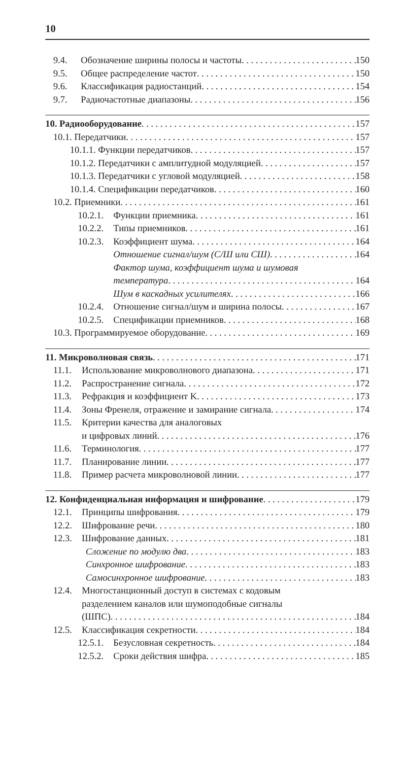10
9.4. Обозначение ширины полосы и частоты 150
9.5. Общее распределение частот 150
9.6. Классификация радиостанций 154
9.7. Радиочастотные диапазоны 156
10. Радиооборудование 157
10.1. Передатчики 157
10.1.1. Функции передатчиков 157
10.1.2. Передатчики с амплитудной модуляцией 157
10.1.3. Передатчики с угловой модуляцией 158
10.1.4. Спецификации передатчиков 160
10.2. Приемники 161
10.2.1. Функции приемника 161
10.2.2. Типы приемников 161
10.2.3. Коэффициент шума 164
Отношение сигнал/шум (С/Ш или СШ) 164
Фактор шума, коэффициент шума и шумовая
температура 164
Шум в каскадных усилителях 166
10.2.4. Отношение сигнал/шум и ширина полосы 167
10.2.5. Спецификации приемников 168
10.3. Программируемое оборудование 169
11. Микроволновая связь 171
11.1. Использование микроволнового диапазона 171
11.2. Распространение сигнала 172
11.3. Рефракция и коэффициент K 173
11.4. Зоны Френеля, отражение и замирание сигнала 174
11.5. Критерии качества для аналоговых
и цифровых линий 176
11.6. Терминология 177
11.7. Планирование линии 177
11.8. Пример расчета микроволновой линии 177
12. Конфиденциальная информация и шифрование 179
12.1. Принципы шифрования 179
12.2. Шифрование речи 180
12.3. Шифрование данных 181
Сложение по модулю два 183
Синхронное шифрование 183
Самосинхронное шифрование 183
12.4. Многостанционный доступ в системах с кодовым
разделением каналов или шумоподобные сигналы
(ШПС) 184
12.5. Классификация секретности 184
12.5.1. Безусловная секретность 184
12.5.2. Сроки действия шифра 185